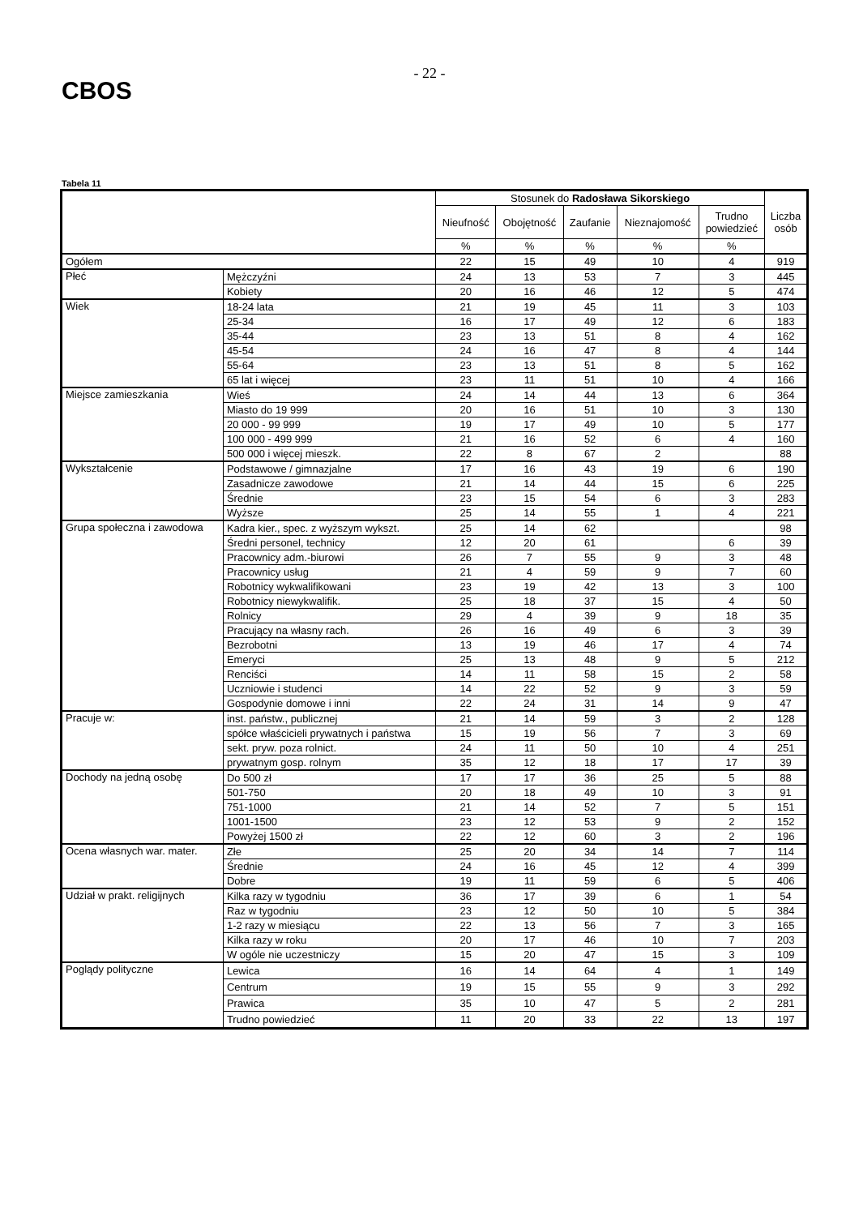CBOS
- 22 -
Tabela 11
| | | Stosunek do Radosława Sikorskiego | | | | | Liczba osób |
| --- | --- | --- | --- | --- | --- | --- | --- |
| | | Nieufność | Obojętność | Zaufanie | Nieznajomość | Trudno powiedzieć | |
| | | % | % | % | % | % | |
| Ogółem | | 22 | 15 | 49 | 10 | 4 | 919 |
| Płeć | Mężczyźni | 24 | 13 | 53 | 7 | 3 | 445 |
| | Kobiety | 20 | 16 | 46 | 12 | 5 | 474 |
| Wiek | 18-24 lata | 21 | 19 | 45 | 11 | 3 | 103 |
| | 25-34 | 16 | 17 | 49 | 12 | 6 | 183 |
| | 35-44 | 23 | 13 | 51 | 8 | 4 | 162 |
| | 45-54 | 24 | 16 | 47 | 8 | 4 | 144 |
| | 55-64 | 23 | 13 | 51 | 8 | 5 | 162 |
| | 65 lat i więcej | 23 | 11 | 51 | 10 | 4 | 166 |
| Miejsce zamieszkania | Wieś | 24 | 14 | 44 | 13 | 6 | 364 |
| | Miasto do 19 999 | 20 | 16 | 51 | 10 | 3 | 130 |
| | 20 000 - 99 999 | 19 | 17 | 49 | 10 | 5 | 177 |
| | 100 000 - 499 999 | 21 | 16 | 52 | 6 | 4 | 160 |
| | 500 000 i więcej mieszk. | 22 | 8 | 67 | 2 | | 88 |
| Wykształcenie | Podstawowe / gimnazjalne | 17 | 16 | 43 | 19 | 6 | 190 |
| | Zasadnicze zawodowe | 21 | 14 | 44 | 15 | 6 | 225 |
| | Średnie | 23 | 15 | 54 | 6 | 3 | 283 |
| | Wyższe | 25 | 14 | 55 | 1 | 4 | 221 |
| Grupa społeczna i zawodowa | Kadra kier., spec. z wyższym wykszt. | 25 | 14 | 62 | | | 98 |
| | Średni personel, technicy | 12 | 20 | 61 | | 6 | 39 |
| | Pracownicy adm.-biurowi | 26 | 7 | 55 | 9 | 3 | 48 |
| | Pracownicy usług | 21 | 4 | 59 | 9 | 7 | 60 |
| | Robotnicy wykwalifikowani | 23 | 19 | 42 | 13 | 3 | 100 |
| | Robotnicy niewykwalifik. | 25 | 18 | 37 | 15 | 4 | 50 |
| | Rolnicy | 29 | 4 | 39 | 9 | 18 | 35 |
| | Pracujący na własny rach. | 26 | 16 | 49 | 6 | 3 | 39 |
| | Bezrobotni | 13 | 19 | 46 | 17 | 4 | 74 |
| | Emeryci | 25 | 13 | 48 | 9 | 5 | 212 |
| | Renciści | 14 | 11 | 58 | 15 | 2 | 58 |
| | Uczniowie i studenci | 14 | 22 | 52 | 9 | 3 | 59 |
| | Gospodynie domowe i inni | 22 | 24 | 31 | 14 | 9 | 47 |
| Pracuje w: | inst. państw., publicznej | 21 | 14 | 59 | 3 | 2 | 128 |
| | spółce właścicieli prywatnych i państwa | 15 | 19 | 56 | 7 | 3 | 69 |
| | sekt. pryw. poza rolnict. | 24 | 11 | 50 | 10 | 4 | 251 |
| | prywatnym gosp. rolnym | 35 | 12 | 18 | 17 | 17 | 39 |
| Dochody na jedną osobę | Do 500 zł | 17 | 17 | 36 | 25 | 5 | 88 |
| | 501-750 | 20 | 18 | 49 | 10 | 3 | 91 |
| | 751-1000 | 21 | 14 | 52 | 7 | 5 | 151 |
| | 1001-1500 | 23 | 12 | 53 | 9 | 2 | 152 |
| | Powyżej 1500 zł | 22 | 12 | 60 | 3 | 2 | 196 |
| Ocena własnych war. mater. | Złe | 25 | 20 | 34 | 14 | 7 | 114 |
| | Średnie | 24 | 16 | 45 | 12 | 4 | 399 |
| | Dobre | 19 | 11 | 59 | 6 | 5 | 406 |
| Udział w prakt. religijnych | Kilka razy w tygodniu | 36 | 17 | 39 | 6 | 1 | 54 |
| | Raz w tygodniu | 23 | 12 | 50 | 10 | 5 | 384 |
| | 1-2 razy w miesiącu | 22 | 13 | 56 | 7 | 3 | 165 |
| | Kilka razy w roku | 20 | 17 | 46 | 10 | 7 | 203 |
| | W ogóle nie uczestniczy | 15 | 20 | 47 | 15 | 3 | 109 |
| Poglądy polityczne | Lewica | 16 | 14 | 64 | 4 | 1 | 149 |
| | Centrum | 19 | 15 | 55 | 9 | 3 | 292 |
| | Prawica | 35 | 10 | 47 | 5 | 2 | 281 |
| | Trudno powiedzieć | 11 | 20 | 33 | 22 | 13 | 197 |